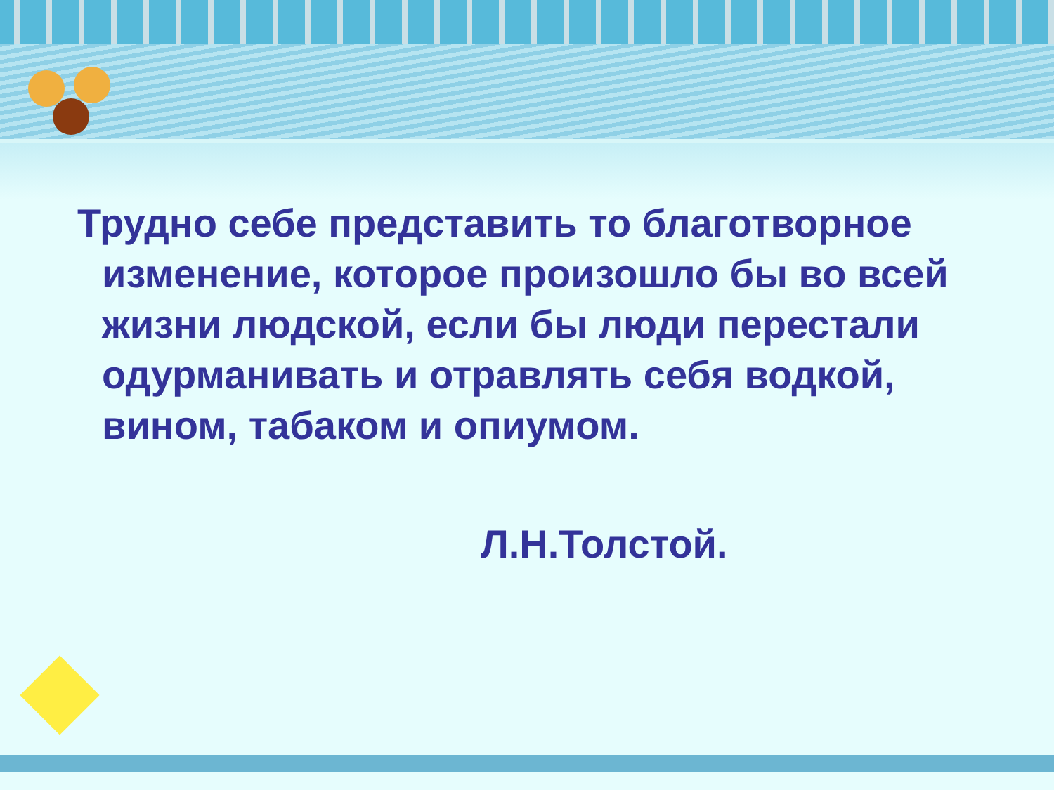Трудно себе представить то благотворное изменение, которое произошло бы во всей жизни людской, если бы люди перестали одурманивать и отравлять себя водкой, вином, табаком и опиумом.
Л.Н.Толстой.